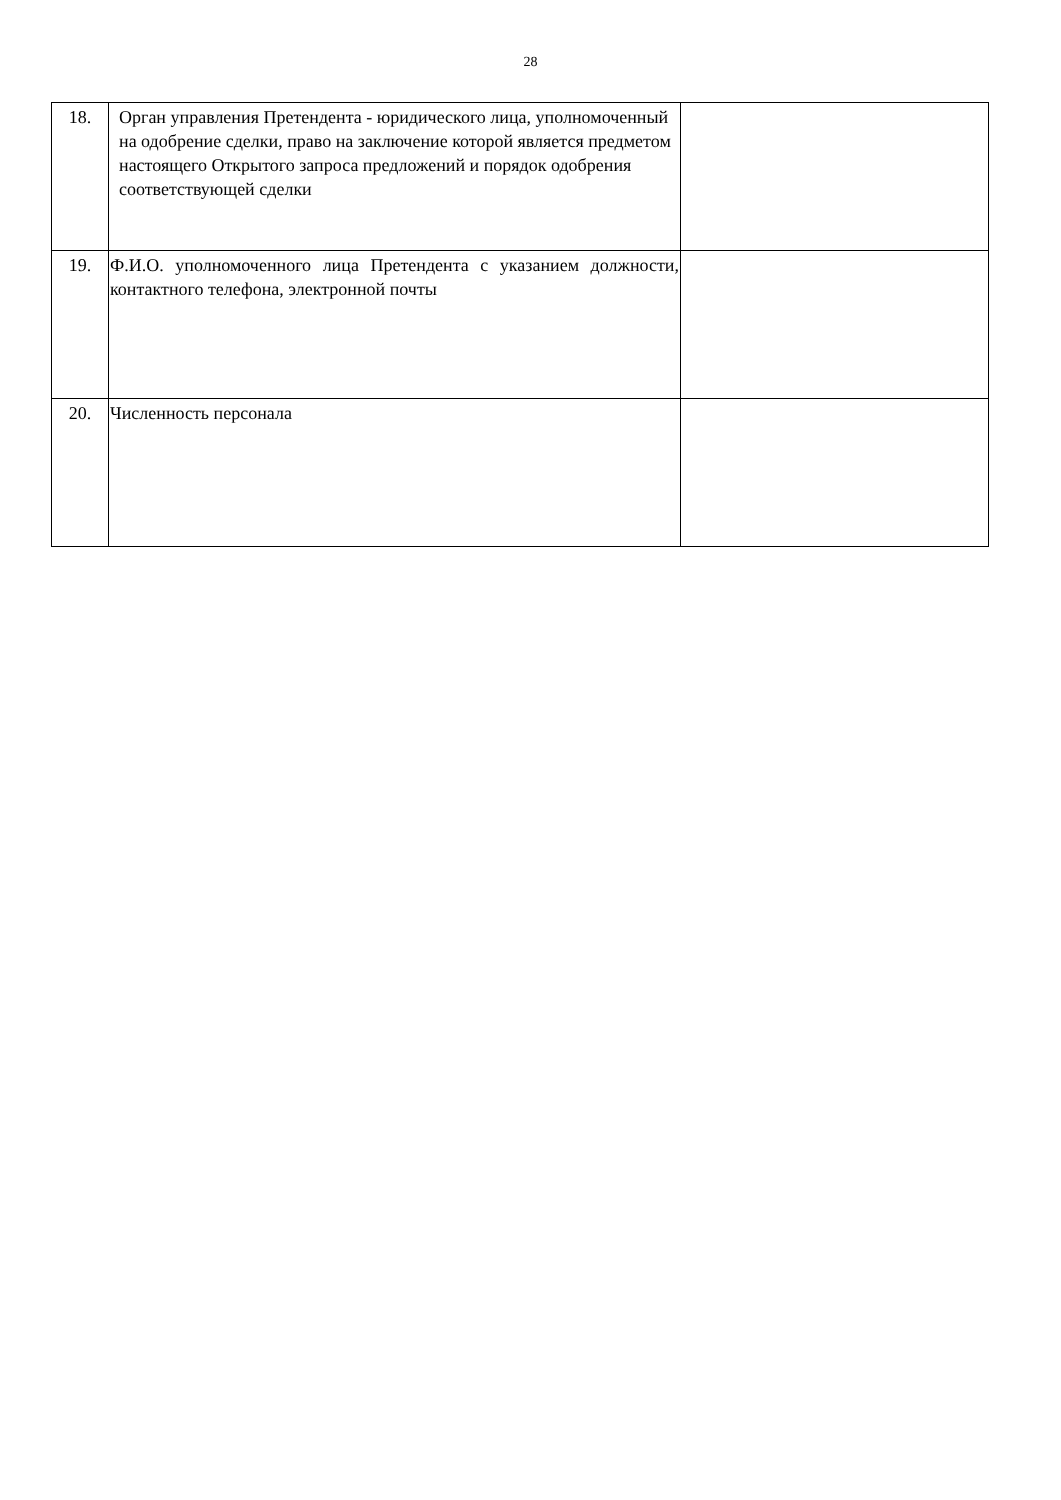28
| 18. | Орган управления Претендента - юридического лица, уполномоченный на одобрение сделки, право на заключение которой является предметом настоящего Открытого запроса предложений и порядок одобрения соответствующей сделки | |
| 19. | Ф.И.О. уполномоченного лица Претендента с указанием должности, контактного телефона, электронной почты | |
| 20. | Численность персонала | |